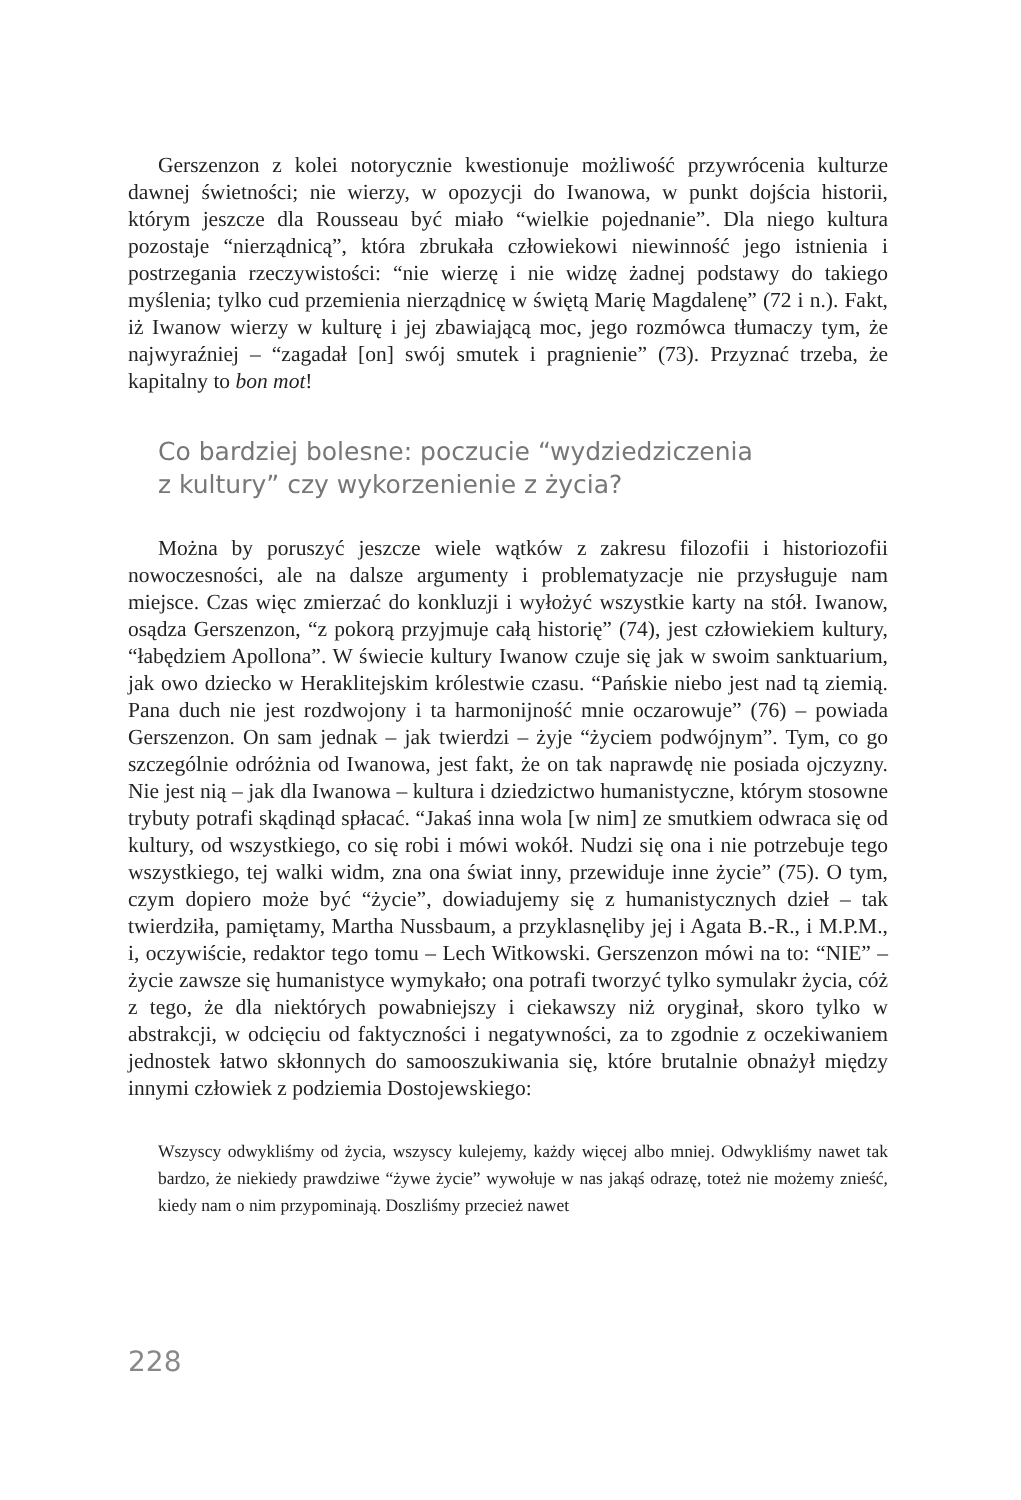Gerszenzon z kolei notorycznie kwestionuje możliwość przywrócenia kulturze dawnej świetności; nie wierzy, w opozycji do Iwanowa, w punkt dojścia historii, którym jeszcze dla Rousseau być miało “wielkie pojednanie”. Dla niego kultura pozostaje “nierządnicą”, która zbrukała człowiekowi niewinność jego istnienia i postrzegania rzeczywistości: “nie wierzę i nie widzę żadnej podstawy do takiego myślenia; tylko cud przemienia nierządnicę w świętą Marię Magdalenę” (72 i n.). Fakt, iż Iwanow wierzy w kulturę i jej zbawiającą moc, jego rozmówca tłumaczy tym, że najwyraźniej – “zagadał [on] swój smutek i pragnienie” (73). Przyznać trzeba, że kapitalny to bon mot!
Co bardziej bolesne: poczucie “wydziedziczenia
z kultury” czy wykorzenienie z życia?
Można by poruszyć jeszcze wiele wątków z zakresu filozofii i historiozofii nowoczesności, ale na dalsze argumenty i problematyzacje nie przysługuje nam miejsce. Czas więc zmierzać do konkluzji i wyłożyć wszystkie karty na stół. Iwanow, osądza Gerszenzon, “z pokorą przyjmuje całą historię” (74), jest człowiekiem kultury, “łabędziem Apollona”. W świecie kultury Iwanow czuje się jak w swoim sanktuarium, jak owo dziecko w Heraklitejskim królestwie czasu. “Pańskie niebo jest nad tą ziemią. Pana duch nie jest rozdwojony i ta harmonijność mnie oczarowuje” (76) – powiada Gerszenzon. On sam jednak – jak twierdzi – żyje “życiem podwójnym”. Tym, co go szczególnie odróżnia od Iwanowa, jest fakt, że on tak naprawdę nie posiada ojczyzny. Nie jest nią – jak dla Iwanowa – kultura i dziedzictwo humanistyczne, którym stosowne trybuty potrafi skądinąd spłacać. “Jakaś inna wola [w nim] ze smutkiem odwraca się od kultury, od wszystkiego, co się robi i mówi wokół. Nudzi się ona i nie potrzebuje tego wszystkiego, tej walki widm, zna ona świat inny, przewiduje inne życie” (75). O tym, czym dopiero może być “życie”, dowiadujemy się z humanistycznych dzieł – tak twierdziła, pamiętamy, Martha Nussbaum, a przyklasnęliby jej i Agata B.-R., i M.P.M., i, oczywiście, redaktor tego tomu – Lech Witkowski. Gerszenzon mówi na to: “NIE” – życie zawsze się humanistyce wymykało; ona potrafi tworzyć tylko symulakr życia, cóż z tego, że dla niektórych powabniejszy i ciekawszy niż oryginał, skoro tylko w abstrakcji, w odcięciu od faktyczności i negatywności, za to zgodnie z oczekiwaniem jednostek łatwo skłonnych do samooszukiwania się, które brutalnie obnażył między innymi człowiek z podziemia Dostojewskiego:
Wszyscy odwykliśmy od życia, wszyscy kulejemy, każdy więcej albo mniej. Odwykliśmy nawet tak bardzo, że niekiedy prawdziwe “żywe życie” wywołuje w nas jakąś odrazę, toteż nie możemy znieść, kiedy nam o nim przypominają. Doszliśmy przecież nawet
228